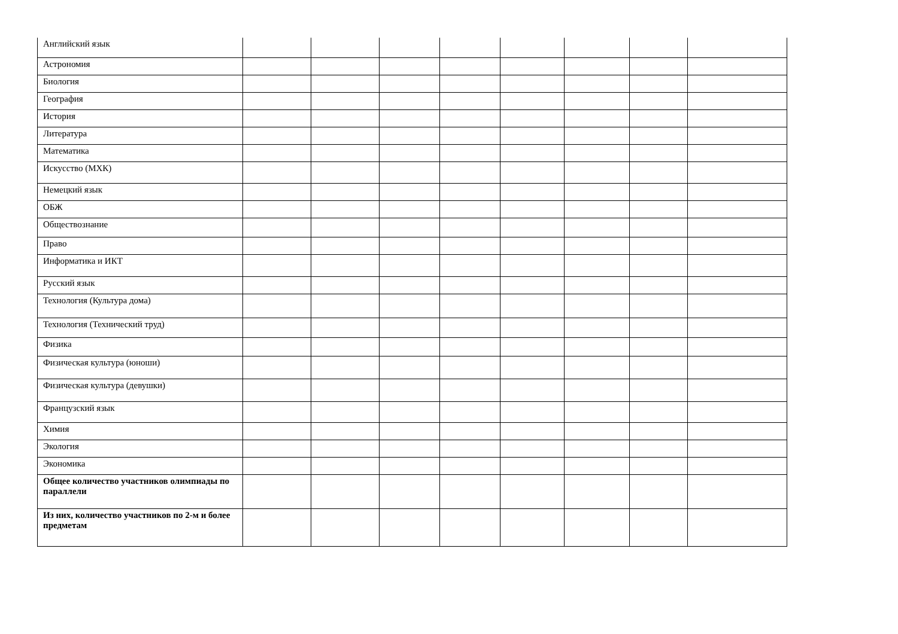| Английский язык | | | | | | | | |
| Астрономия | | | | | | | | |
| Биология | | | | | | | | |
| География | | | | | | | | |
| История | | | | | | | | |
| Литература | | | | | | | | |
| Математика | | | | | | | | |
| Искусство (МХК) | | | | | | | | |
| Немецкий язык | | | | | | | | |
| ОБЖ | | | | | | | | |
| Обществознание | | | | | | | | |
| Право | | | | | | | | |
| Информатика и ИКТ | | | | | | | | |
| Русский язык | | | | | | | | |
| Технология (Культура дома) | | | | | | | | |
| Технология (Технический труд) | | | | | | | | |
| Физика | | | | | | | | |
| Физическая культура (юноши) | | | | | | | | |
| Физическая культура (девушки) | | | | | | | | |
| Французский язык | | | | | | | | |
| Химия | | | | | | | | |
| Экология | | | | | | | | |
| Экономика | | | | | | | | |
| Общее количество участников олимпиады по параллели | | | | | | | | |
| Из них, количество участников по 2-м и более предметам | | | | | | | | |